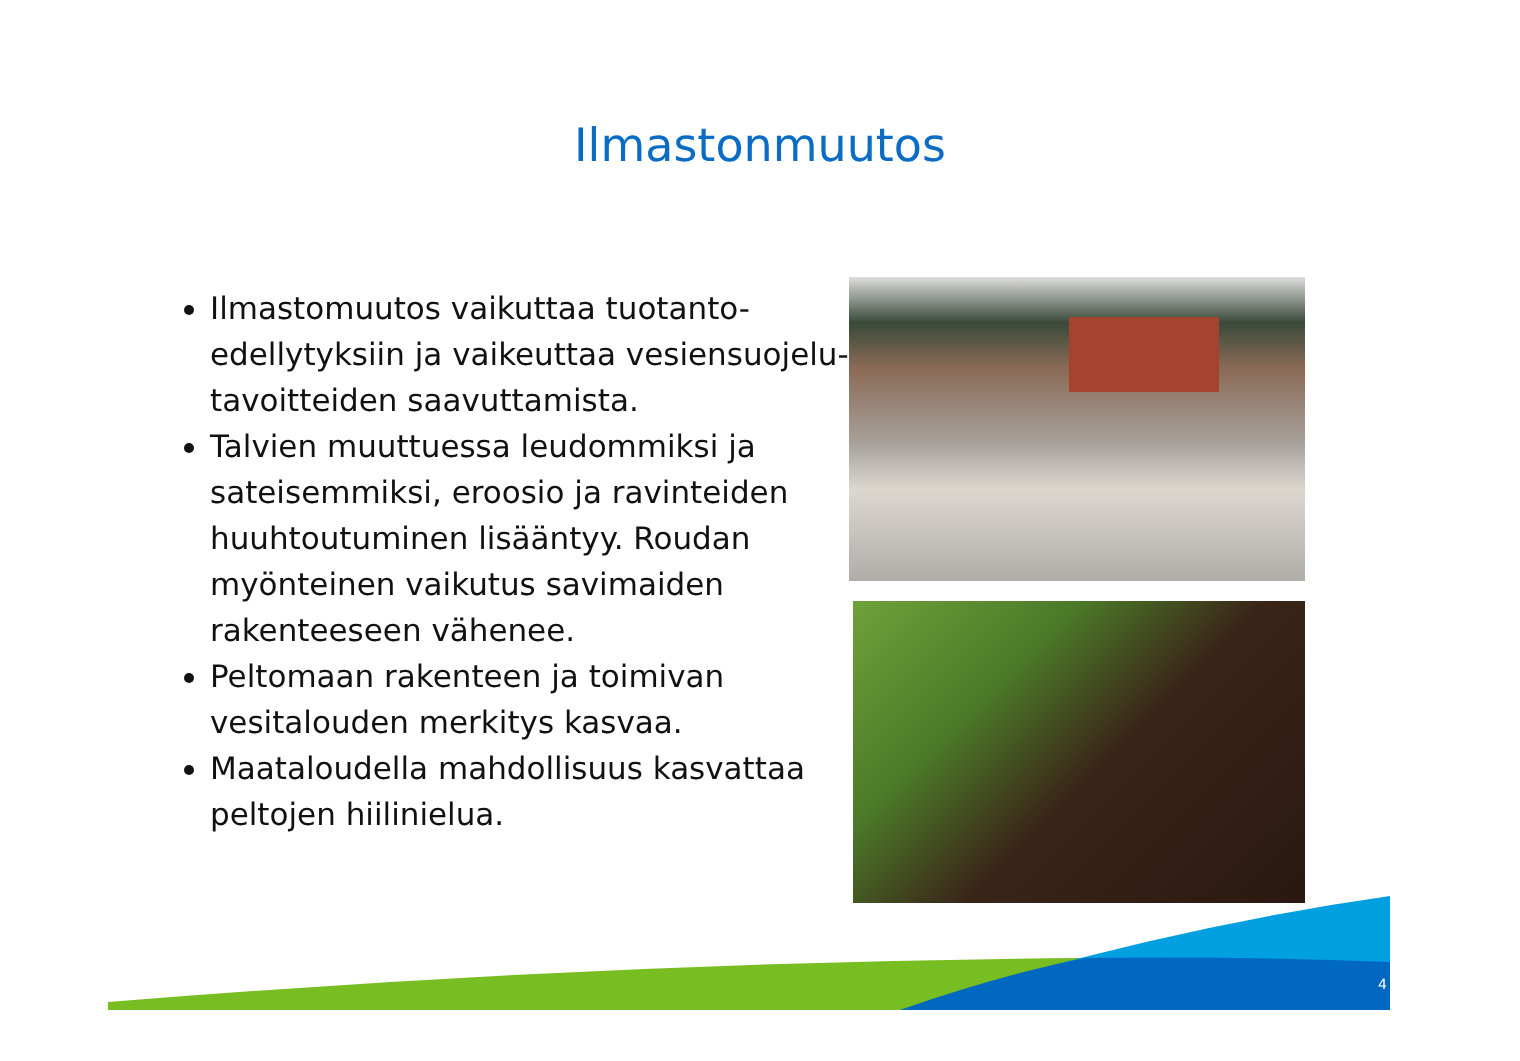Ilmastonmuutos
Ilmastomuutos vaikuttaa tuotanto-edellytyksiin ja vaikeuttaa vesiensuojelu-tavoitteiden saavuttamista.
Talvien muuttuessa leudommiksi ja sateisemmiksi, eroosio ja ravinteiden huuhtoutuminen lisääntyy. Roudan myönteinen vaikutus savimaiden rakenteeseen vähenee.
Peltomaan rakenteen ja toimivan vesitalouden merkitys kasvaa.
Maataloudella mahdollisuus kasvattaa peltojen hiilinielua.
4